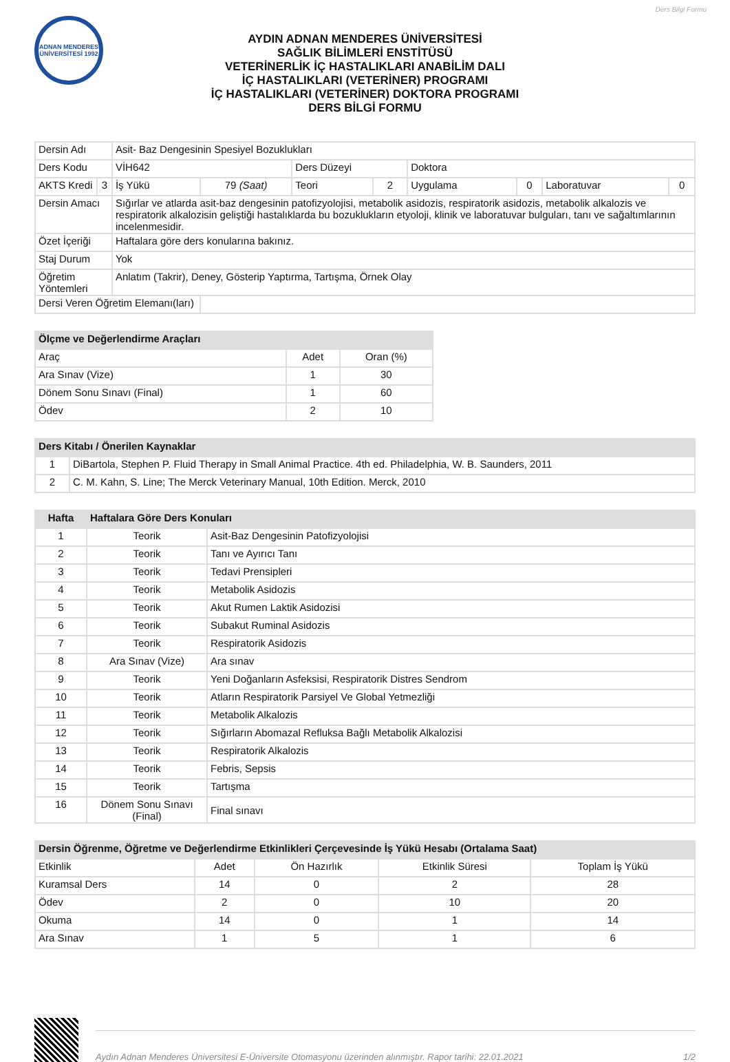Ders Bilgi Formu
ADNAN MENDERES ÜNİVERSİTESİ 1992
AYDIN ADNAN MENDERES ÜNİVERSİTESİ
SAĞLIK BİLİMLERİ ENSTİTÜSÜ
VETERİNERLİK İÇ HASTALIKLARI ANABİLİM DALI
İÇ HASTALIKLARI (VETERİNER) PROGRAMI
İÇ HASTALIKLARI (VETERİNER) DOKTORA PROGRAMI
DERS BİLGİ FORMU
| Dersin Adı | | Asit- Baz Dengesinin Spesiyel Bozuklukları | | | | | | | |
| Ders Kodu | | VİH642 | | Ders Düzeyi | | Doktora | | | |
| AKTS Kredi | 3 | İş Yükü | 79 (Saat) | Teori | 2 | Uygulama | 0 | Laboratuvar | 0 |
| Dersin Amacı | | Sığırlar ve atlarda asit-baz dengesinin patofizyolojisi, metabolik asidozis, respiratorik asidozis, metabolik alkalozis ve respiratorik alkalozisin geliştiği hastalıklarda bu bozuklukların etyoloji, klinik ve laboratuvar bulguları, tanı ve sağaltımlarının incelenmesidir. | | | | | | | |
| Özet İçeriği | | Haftalara göre ders konularına bakınız. | | | | | | | |
| Staj Durum | | Yok | | | | | | | |
| Öğretim Yöntemleri | | Anlatım (Takrir), Deney, Gösterip Yaptırma, Tartışma, Örnek Olay | | | | | | | |
| Dersi Veren Öğretim Elemanı(ları) | | | | | | | | | |
| Ölçme ve Değerlendirme Araçları | | |
| --- | --- | --- |
| Araç | Adet | Oran (%) |
| Ara Sınav (Vize) | 1 | 30 |
| Dönem Sonu Sınavı (Final) | 1 | 60 |
| Ödev | 2 | 10 |
| Ders Kitabı / Önerilen Kaynaklar | |
| --- | --- |
| 1 | DiBartola, Stephen P. Fluid Therapy in Small Animal Practice. 4th ed. Philadelphia, W. B. Saunders, 2011 |
| 2 | C. M. Kahn, S. Line; The Merck Veterinary Manual, 10th Edition. Merck, 2010 |
| Hafta | Haftalara Göre Ders Konuları | |
| --- | --- | --- |
| 1 | Teorik | Asit-Baz Dengesinin Patofizyolojisi |
| 2 | Teorik | Tanı ve Ayırıcı Tanı |
| 3 | Teorik | Tedavi Prensipleri |
| 4 | Teorik | Metabolik Asidozis |
| 5 | Teorik | Akut Rumen Laktik Asidozisi |
| 6 | Teorik | Subakut Ruminal Asidozis |
| 7 | Teorik | Respiratorik Asidozis |
| 8 | Ara Sınav (Vize) | Ara sınav |
| 9 | Teorik | Yeni Doğanların Asfeksisi, Respiratorik Distres Sendrom |
| 10 | Teorik | Atların Respiratorik Parsiyel Ve Global Yetmezliği |
| 11 | Teorik | Metabolik Alkalozis |
| 12 | Teorik | Sığırların Abomazal Refluksa Bağlı Metabolik Alkalozisi |
| 13 | Teorik | Respiratorik Alkalozis |
| 14 | Teorik | Febris, Sepsis |
| 15 | Teorik | Tartışma |
| 16 | Dönem Sonu Sınavı (Final) | Final sınavı |
| Dersin Öğrenme, Öğretme ve Değerlendirme Etkinlikleri Çerçevesinde İş Yükü Hesabı (Ortalama Saat) | | | | |
| --- | --- | --- | --- | --- |
| Etkinlik | Adet | Ön Hazırlık | Etkinlik Süresi | Toplam İş Yükü |
| Kuramsal Ders | 14 | 0 | 2 | 28 |
| Ödev | 2 | 0 | 10 | 20 |
| Okuma | 14 | 0 | 1 | 14 |
| Ara Sınav | 1 | 5 | 1 | 6 |
Aydın Adnan Menderes Üniversitesi E-Üniversite Otomasyonu üzerinden alınmıştır. Rapor tarihi: 22.01.2021 1/2